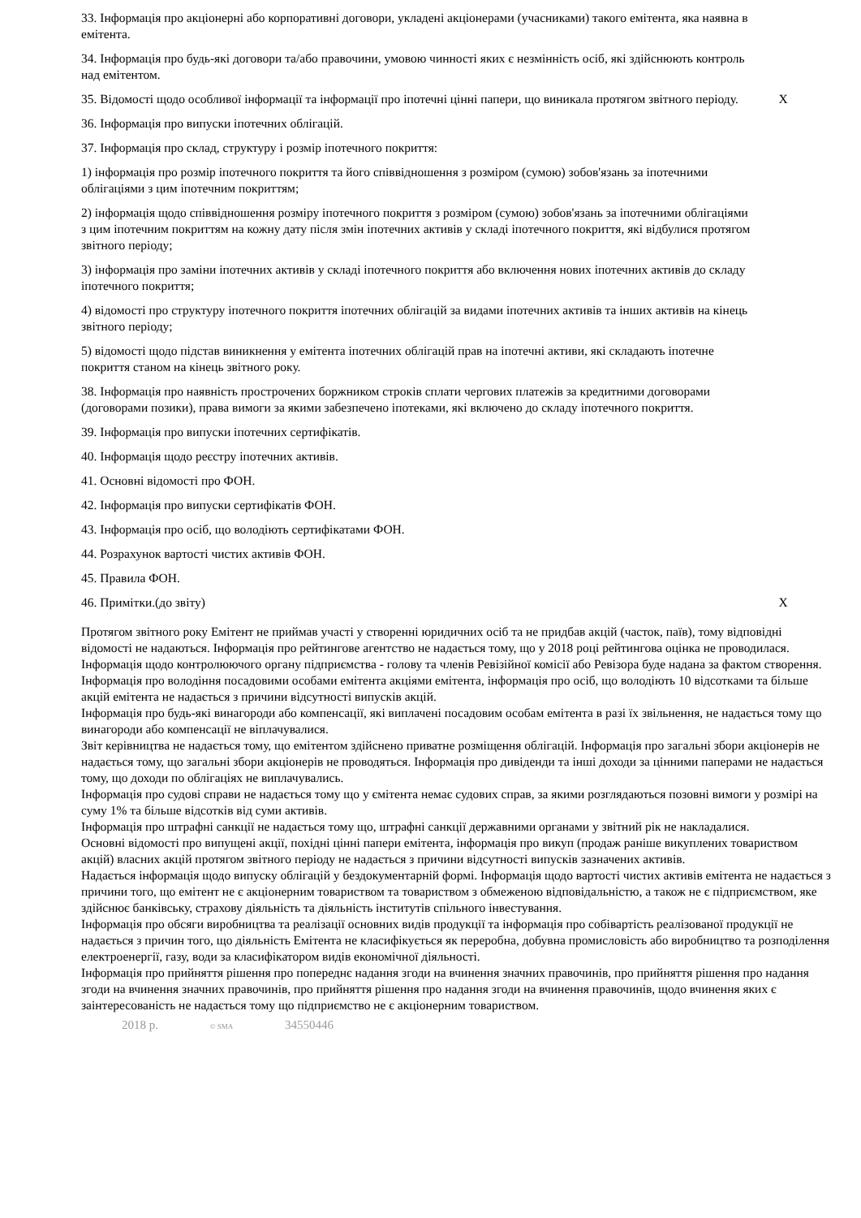| 33. Інформація про акціонерні або корпоративні договори, укладені акціонерами (учасниками) такого емітента, яка наявна в емітента. | |
| 34. Інформація про будь-які договори та/або правочини, умовою чинності яких є незмінність осіб, які здійснюють контроль над емітентом. | |
| 35. Відомості щодо особливої інформації та інформації про іпотечні цінні папери, що виникала протягом звітного періоду. | X |
| 36. Інформація про випуски іпотечних облігацій. | |
| 37. Інформація про склад, структуру і розмір іпотечного покриття: | |
| 1) інформація про розмір іпотечного покриття та його співвідношення з розміром (сумою) зобов'язань за іпотечними облігаціями з цим іпотечним покриттям; | |
| 2) інформація щодо співвідношення розміру іпотечного покриття з розміром (сумою) зобов'язань за іпотечними облігаціями з цим іпотечним покриттям на кожну дату після змін іпотечних активів у складі іпотечного покриття, які відбулися протягом звітного періоду; | |
| 3) інформація про заміни іпотечних активів у складі іпотечного покриття або включення нових іпотечних активів до складу іпотечного покриття; | |
| 4) відомості про структуру іпотечного покриття іпотечних облігацій за видами іпотечних активів та інших активів на кінець звітного періоду; | |
| 5) відомості щодо підстав виникнення у емітента іпотечних облігацій прав на іпотечні активи, які складають іпотечне покриття станом на кінець звітного року. | |
| 38. Інформація про наявність прострочених боржником строків сплати чергових платежів за кредитними договорами (договорами позики), права вимоги за якими забезпечено іпотеками, які включено до складу іпотечного покриття. | |
| 39. Інформація про випуски іпотечних сертифікатів. | |
| 40. Інформація щодо реєстру іпотечних активів. | |
| 41. Основні відомості про ФОН. | |
| 42. Інформація про випуски сертифікатів ФОН. | |
| 43. Інформація про осіб, що володіють сертифікатами ФОН. | |
| 44. Розрахунок вартості чистих активів ФОН. | |
| 45. Правила ФОН. | |
| 46. Примітки.(до звіту) | X |
Протягом звітного року Емітент не приймав участі у створенні юридичних осіб та не придбав акцій (часток, паїв), тому відповідні відомості не надаються. Інформація про рейтингове агентство не надається тому, що у 2018 році рейтингова оцінка не проводилася. Інформація щодо контролюючого органу підприємства - голову та членів Ревізійної комісії або Ревізора буде надана за фактом створення. Інформація про володіння посадовими особами емітента акціями емітента, інформація про осіб, що володіють 10 відсотками та більше акцій емітента не надається з причини відсутності випусків акцій.
Інформація про будь-які винагороди або компенсації, які виплачені посадовим особам емітента в разі їх звільнення, не надається тому що винагороди або компенсації не віплачувалися.
Звіт керівництва не надається тому, що емітентом здійснено приватне розміщення облігацій. Інформація про загальні збори акціонерів не надається тому, що загальні збори акціонерів не проводяться. Інформація про дивіденди та інші доходи за цінними паперами не надається тому, що доходи по облігаціях не виплачувались.
Інформація про судові справи не надається тому що у ємітента немає судових справ, за якими розглядаються позовні вимоги у розмірі на суму 1% та більше відсотків від суми активів.
Інформація про штрафні санкції не надається тому що, штрафні санкції державними органами у звітний рік не накладалися.
Основні відомості про випущені акції, похідні цінні папери емітента, інформація про викуп (продаж раніше викуплених товариством акцій) власних акцій протягом звітного періоду не надається з причини відсутності випусків зазначених активів.
Надається інформація щодо випуску облігацій у бездокументарній формі. Інформація щодо вартості чистих активів емітента не надається з причини того, що емітент не є акціонерним товариством та товариством з обмеженою відповідальністю, а також не є підприємством, яке здійснює банківську, страхову діяльність та діяльність інститутів спільного інвестування.
Інформація про обсяги виробництва та реалізації основних видів продукції та інформація про собівартість реалізованої продукції не надається з причин того, що діяльність Емітента не класифікується як переробна, добувна промисловість або виробництво та розподілення електроенергії, газу, води за класифікатором видів економічної діяльності.
Інформація про прийняття рішення про попереднє надання згоди на вчинення значних правочинів, про прийняття рішення про надання згоди на вчинення значних правочинів, про прийняття рішення про надання згоди на вчинення правочинів, щодо вчинення яких є заінтересованість не надається тому що підприємство не є акціонерним товариством.
2018 р. © SMA 34550446